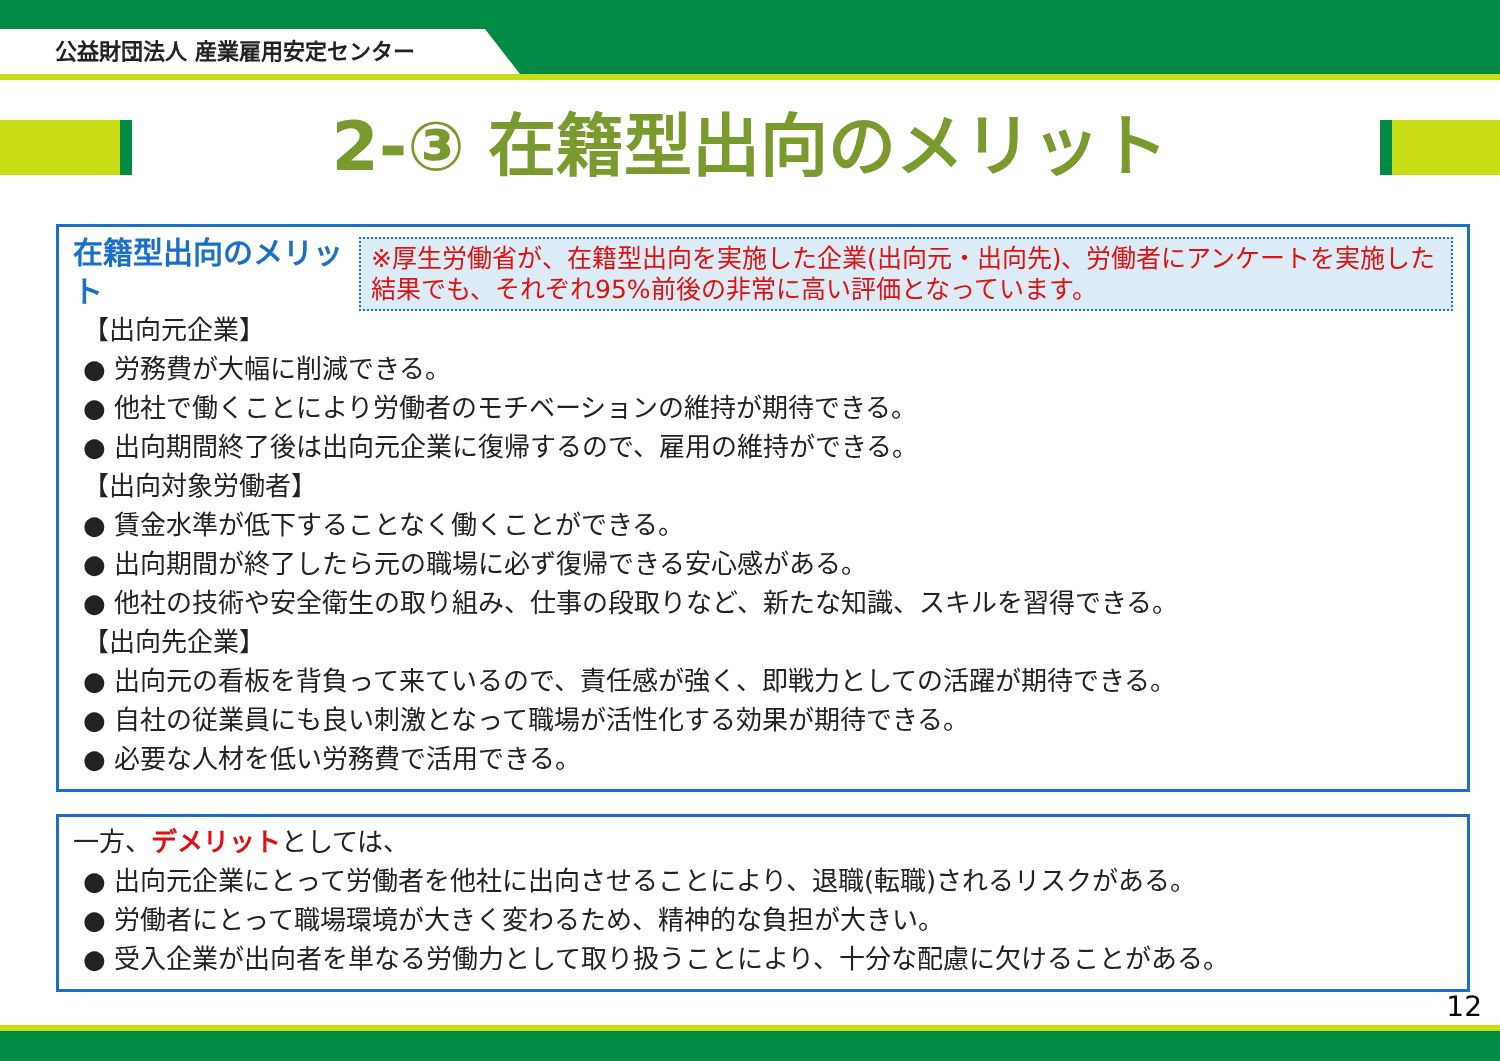公益財団法人 産業雇用安定センター
2-③ 在籍型出向のメリット
※厚生労働省が、在籍型出向を実施した企業(出向元・出向先)、労働者にアンケートを実施した結果でも、それぞれ95%前後の非常に高い評価となっています。
在籍型出向のメリット
【出向元企業】
● 労務費が大幅に削減できる。
● 他社で働くことにより労働者のモチベーションの維持が期待できる。
● 出向期間終了後は出向元企業に復帰するので、雇用の維持ができる。
【出向対象労働者】
● 賃金水準が低下することなく働くことができる。
● 出向期間が終了したら元の職場に必ず復帰できる安心感がある。
● 他社の技術や安全衛生の取り組み、仕事の段取りなど、新たな知識、スキルを習得できる。
【出向先企業】
● 出向元の看板を背負って来ているので、責任感が強く、即戦力としての活躍が期待できる。
● 自社の従業員にも良い刺激となって職場が活性化する効果が期待できる。
● 必要な人材を低い労務費で活用できる。
一方、デメリットとしては、
● 出向元企業にとって労働者を他社に出向させることにより、退職(転職)されるリスクがある。
● 労働者にとって職場環境が大きく変わるため、精神的な負担が大きい。
● 受入企業が出向者を単なる労働力として取り扱うことにより、十分な配慮に欠けることがある。
12